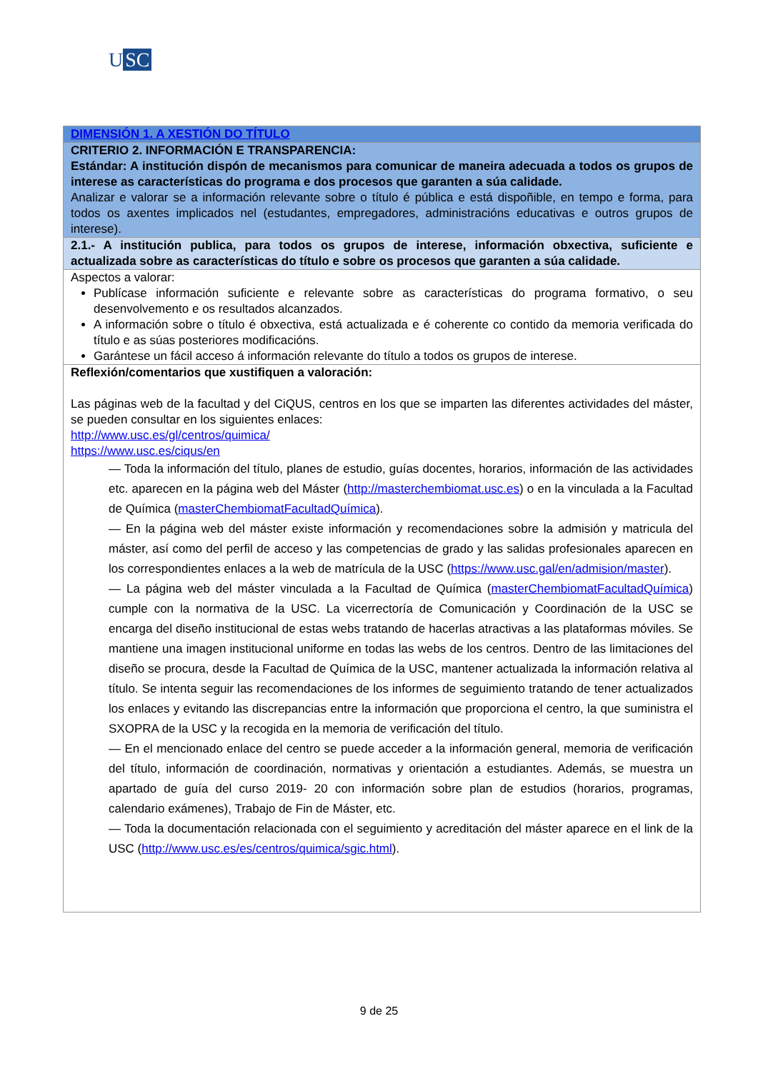U SC
| DIMENSIÓN 1. A XESTIÓN DO TÍTULO |
| CRITERIO 2. INFORMACIÓN E TRANSPARENCIA: Estándar: A institución dispón de mecanismos para comunicar de maneira adecuada a todos os grupos de interese as características do programa e dos procesos que garanten a súa calidade. Analizar e valorar se a información relevante sobre o título é pública e está dispoñible, en tempo e forma, para todos os axentes implicados nel (estudantes, empregadores, administracións educativas e outros grupos de interese). |
| 2.1.- A institución publica, para todos os grupos de interese, información obxectiva, suficiente e actualizada sobre as características do título e sobre os procesos que garanten a súa calidade. |
| Aspectos a valorar: Publícase información suficiente e relevante sobre as características do programa formativo, o seu desenvolvemento e os resultados alcanzados. A información sobre o título é obxectiva, está actualizada e é coherente co contido da memoria verificada do título e as súas posteriores modificacións. Garántese un fácil acceso á información relevante do título a todos os grupos de interese. |
| Reflexión/comentarios que xustifiquen a valoración: Las páginas web de la facultad y del CiQUS, centros en los que se imparten las diferentes actividades del máster, se pueden consultar en los siguientes enlaces: http://www.usc.es/gl/centros/quimica/ https://www.usc.es/ciqus/en — Toda la información del título, planes de estudio, guías docentes, horarios, información de las actividades etc. aparecen en la página web del Máster ( http://masterchembiomat.usc.es ) o en la vinculada a la Facultad de Química ( masterChembiomatFacultadQuímica ). — En la página web del máster existe información y recomendaciones sobre la admisión y matricula del máster, así como del perfil de acceso y las competencias de grado y las salidas profesionales aparecen en los correspondientes enlaces a la web de matrícula de la USC ( https://www.usc.gal/en/admision/master ). — La página web del máster vinculada a la Facultad de Química ( masterChembiomatFacultadQuímica ) cumple con la normativa de la USC. La vicerrectoría de Comunicación y Coordinación de la USC se encarga del diseño institucional de estas webs tratando de hacerlas atractivas a las plataformas móviles. Se mantiene una imagen institucional uniforme en todas las webs de los centros. Dentro de las limitaciones del diseño se procura, desde la Facultad de Química de la USC, mantener actualizada la información relativa al título. Se intenta seguir las recomendaciones de los informes de seguimiento tratando de tener actualizados los enlaces y evitando las discrepancias entre la información que proporciona el centro, la que suministra el SXOPRA de la USC y la recogida en la memoria de verificación del título. — En el mencionado enlace del centro se puede acceder a la información general, memoria de verificación del título, información de coordinación, normativas y orientación a estudiantes. Además, se muestra un apartado de guía del curso 2019- 20 con información sobre plan de estudios (horarios, programas, calendario exámenes), Trabajo de Fin de Máster, etc. — Toda la documentación relacionada con el seguimiento y acreditación del máster aparece en el link de la USC ( http://www.usc.es/es/centros/quimica/sgic.html ). |
9 de 25